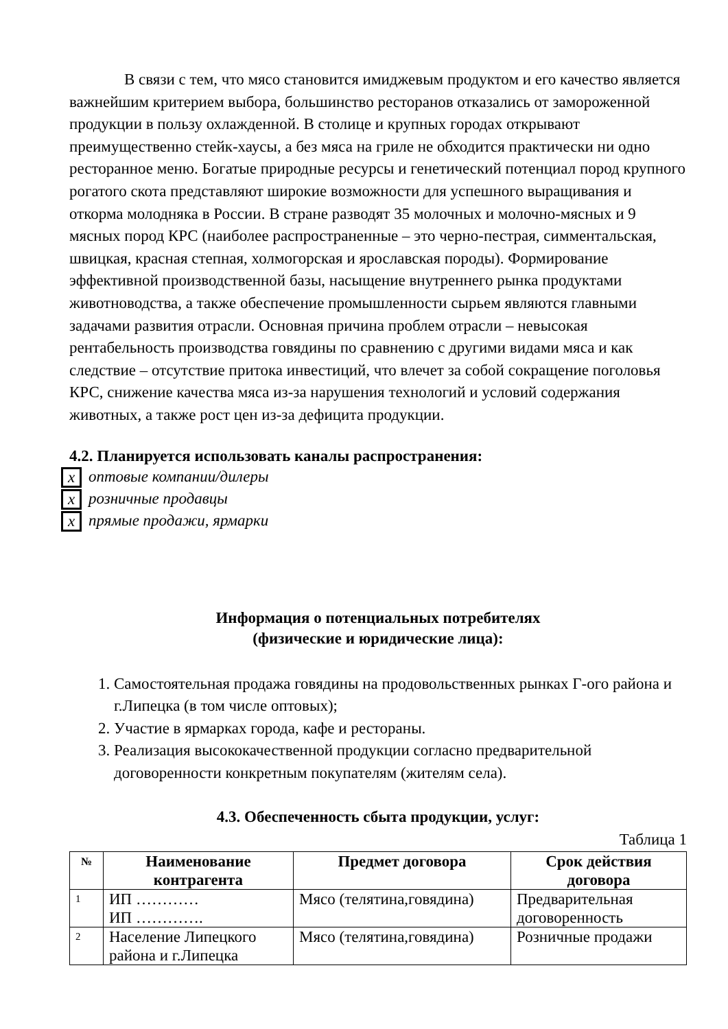В связи с тем, что мясо становится имиджевым продуктом и его качество является важнейшим критерием выбора, большинство ресторанов отказались от замороженной продукции в пользу охлажденной. В столице и крупных городах открывают преимущественно стейк-хаусы, а без мяса на гриле не обходится практически ни одно ресторанное меню. Богатые природные ресурсы и генетический потенциал пород крупного рогатого скота представляют широкие возможности для успешного выращивания и откорма молодняка в России. В стране разводят 35 молочных и молочно-мясных и 9 мясных пород КРС (наиболее распространенные – это черно-пестрая, симментальская, швицкая, красная степная, холмогорская и ярославская породы). Формирование эффективной производственной базы, насыщение внутреннего рынка продуктами животноводства, а также обеспечение промышленности сырьем являются главными задачами развития отрасли. Основная причина проблем отрасли – невысокая рентабельность производства говядины по сравнению с другими видами мяса и как следствие – отсутствие притока инвестиций, что влечет за собой сокращение поголовья КРС, снижение качества мяса из-за нарушения технологий и условий содержания животных, а также рост цен из-за дефицита продукции.
4.2. Планируется использовать каналы распространения:
x оптовые компании/дилеры
x розничные продавцы
x прямые продажи, ярмарки
Информация о потенциальных потребителях
(физические и юридические лица):
1. Самостоятельная продажа говядины на продовольственных рынках Г-ого района и г.Липецка (в том числе оптовых);
2. Участие в ярмарках города, кафе и рестораны.
3. Реализация высококачественной продукции согласно предварительной договоренности конкретным покупателям (жителям села).
4.3. Обеспеченность сбыта продукции, услуг:
Таблица 1
| № | Наименование контрагента | Предмет договора | Срок действия договора |
| --- | --- | --- | --- |
| 1 | ИП ………… ИП …………. | Мясо (телятина,говядина) | Предварительная договоренность |
| 2 | Население Липецкого района и г.Липецка | Мясо (телятина,говядина) | Розничные продажи |